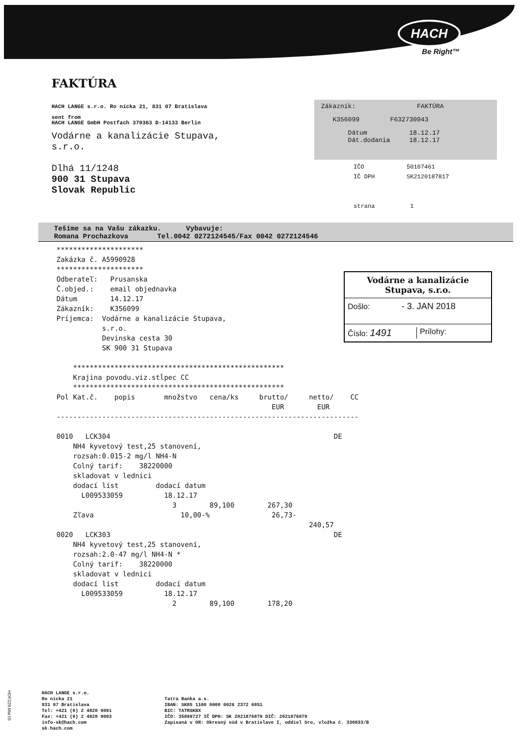HACH
Be Right™
Zákazník: FAKTÚRA
K356099 F632730943
Dátum 18.12.17
Dát.dodania 18.12.17
IČO 50107461
IČ DPH SK2120187817
strana 1
FAKTÚRA
HACH LANGE s.r.o. Ro nícka 21, 831 07 Bratislava
sent from
HACH LANGE GmbH Postfach 370363 D-14133 Berlin
Vodárne a kanalizácie Stupava,
s.r.o.
Dlhá 11/1248
900 31 Stupava
Slovak Republic
Tešíme sa na Vašu zákazku. Vybavuje:
Romana Prochazkova Tel.0042 0272124545/Fax 0042 0272124546
*********************
Zakázka č. A5990928
*********************
Odberateľ:   Prusanska
Č.objed.:    email objednavka
Dátum        14.12.17
Zákazník:    K356099
Príjemca:  Vodárne a kanalizácie Stupava,
           s.r.o.
           Devinska cesta 30
           SK 900 31 Stupava

    ***************************************************
    Krajina povodu.viz.stĺpec CC
    ***************************************************
Pol Kat.č.    popis       množstvo   cena/ks     brutto/     netto/    CC
                                                    EUR        EUR
-------------------------------------------------------------------------

0010   LCK304                                                      DE
    NH4 kyvetový test,25 stanovení,
    rozsah:0.015-2 mg/l NH4-N
    Colný tarif:    38220000
    skladovat v lednici
    dodací list         dodací datum
      L009533059          18.12.17
                            3        89,100        267,30
    Zľava                     10,00-%               26,73-
                                                             240,57
0020   LCK303                                                      DE
    NH4 kyvetový test,25 stanovení,
    rozsah:2.0-47 mg/l NH4-N *
    Colný tarif:    38220000
    skladovat v lednici
    dodací list         dodací datum
      L009533059          18.12.17
                            2        89,100        178,20
Vodárne a kanalizácie
Stupava, s.r.o.
Došlo: - 3. JAN 2018
Číslo: 1491 Prílohy:
HACH LANGE s.r.o.
Ro nícka 21
831 07 Bratislava
Tel: +421 (0) 2 4820 9091
Fax: +421 (0) 2 4820 9093
info-sk@hach.com
sk.hach.com
Tatra Banka a.s.
IBAN: SK85 1100 0000 0026 2372 6851
BIC: TATRSKBX
IČO: 35899727 IČ DPH: SK 2021876879 DIČ: 2021876879
Zapisaná v OR: Okresný súd v Bratislave I, oddiel Sro, vložka č. 330833/B
HDF229.Mar15